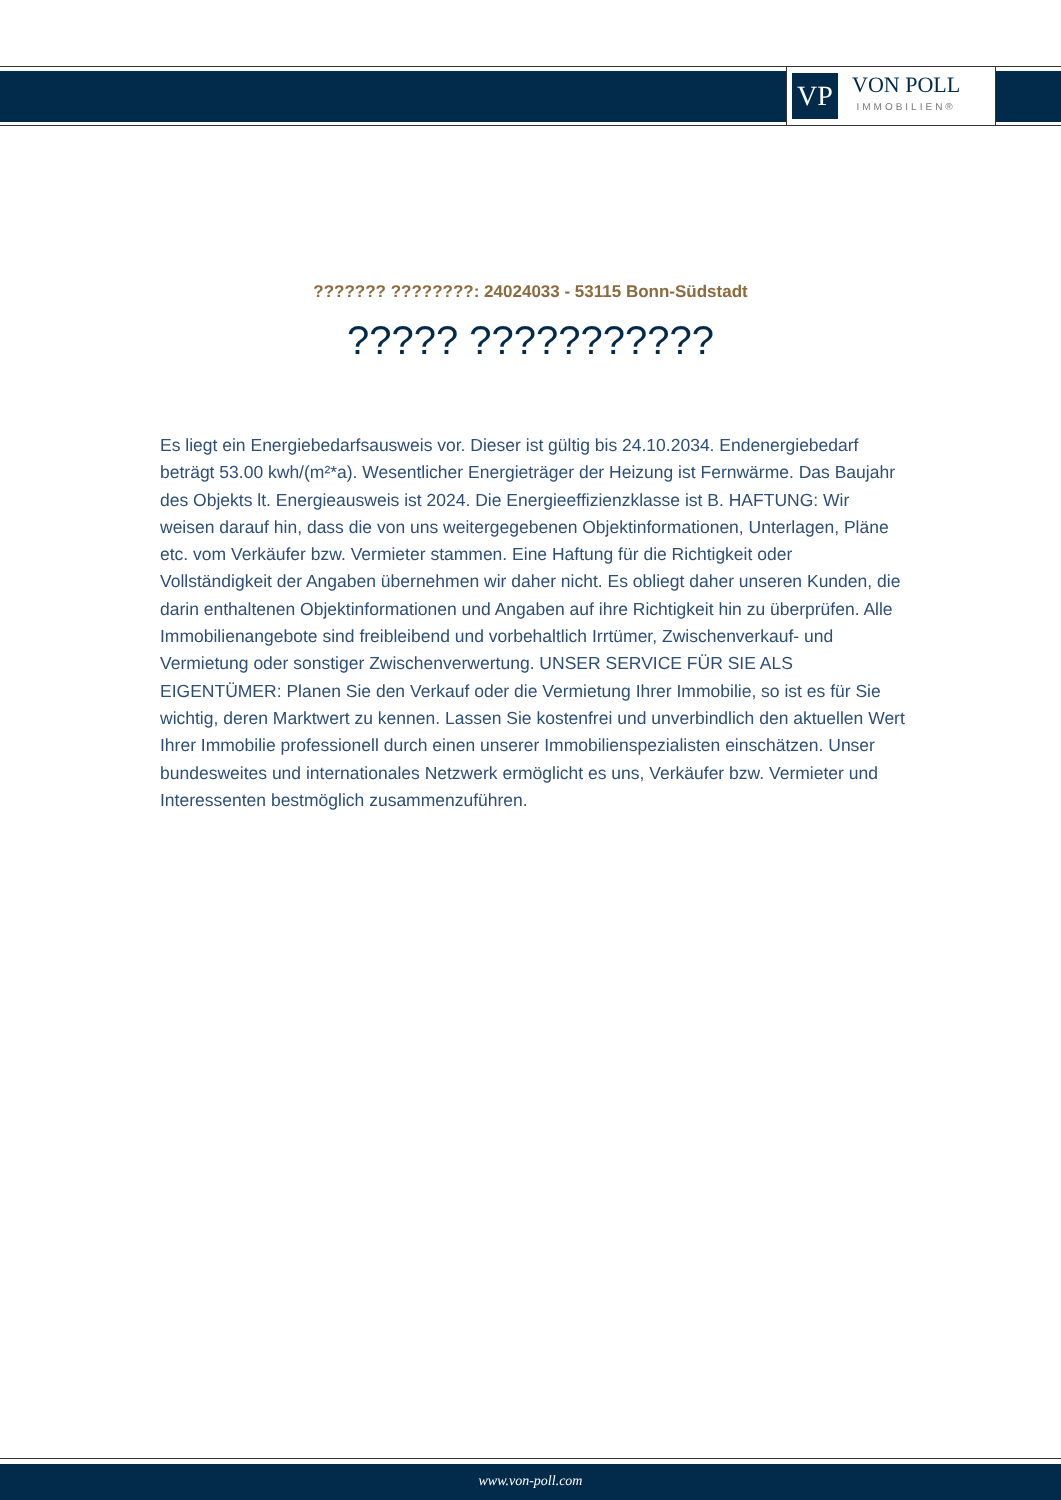VP
VON POLL
IMMOBILIEN®
??????? ????????: 24024033 - 53115 Bonn-Südstadt
????? ???????????
Es liegt ein Energiebedarfsausweis vor. Dieser ist gültig bis 24.10.2034. Endenergiebedarf beträgt 53.00 kwh/(m²*a). Wesentlicher Energieträger der Heizung ist Fernwärme. Das Baujahr des Objekts lt. Energieausweis ist 2024. Die Energieeffizienzklasse ist B. HAFTUNG: Wir weisen darauf hin, dass die von uns weitergegebenen Objektinformationen, Unterlagen, Pläne etc. vom Verkäufer bzw. Vermieter stammen. Eine Haftung für die Richtigkeit oder Vollständigkeit der Angaben übernehmen wir daher nicht. Es obliegt daher unseren Kunden, die darin enthaltenen Objektinformationen und Angaben auf ihre Richtigkeit hin zu überprüfen. Alle Immobilienangebote sind freibleibend und vorbehaltlich Irrtümer, Zwischenverkauf- und Vermietung oder sonstiger Zwischenverwertung. UNSER SERVICE FÜR SIE ALS EIGENTÜMER: Planen Sie den Verkauf oder die Vermietung Ihrer Immobilie, so ist es für Sie wichtig, deren Marktwert zu kennen. Lassen Sie kostenfrei und unverbindlich den aktuellen Wert Ihrer Immobilie professionell durch einen unserer Immobilienspezialisten einschätzen. Unser bundesweites und internationales Netzwerk ermöglicht es uns, Verkäufer bzw. Vermieter und Interessenten bestmöglich zusammenzuführen.
www.von-poll.com